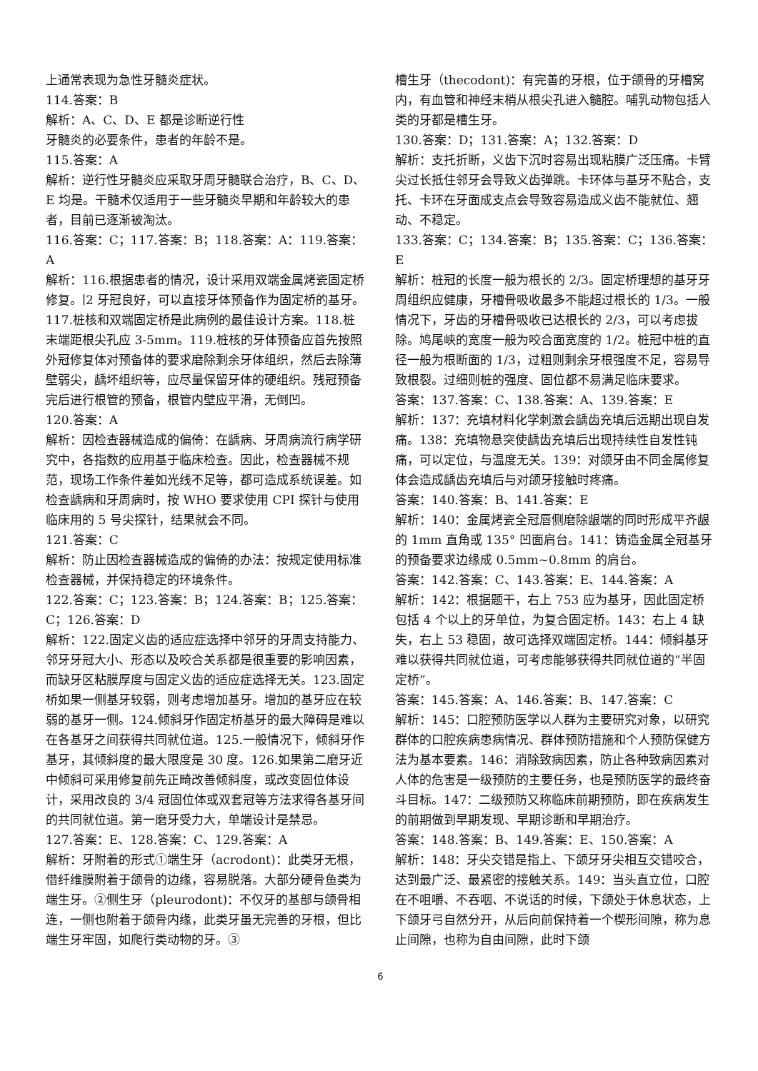上通常表现为急性牙髓炎症状。
114.答案：B
解析：A、C、D、E 都是诊断逆行性
牙髓炎的必要条件，患者的年龄不是。
115.答案：A
解析：逆行性牙髓炎应采取牙周牙髓联合治疗，B、C、D、E 均是。干髓术仅适用于一些牙髓炎早期和年龄较大的患者，目前已逐渐被淘汰。
116.答案：C；117.答案：B；118.答案：A：119.答案：A
解析：116.根据患者的情况，设计采用双端金属烤瓷固定桥修复。∣2 牙冠良好，可以直接牙体预备作为固定桥的基牙。117.桩核和双端固定桥是此病例的最佳设计方案。118.桩末端距根尖孔应 3-5mm。119.桩核的牙体预备应首先按照外冠修复体对预备体的要求磨除剩余牙体组织，然后去除薄壁弱尖，龋坏组织等，应尽量保留牙体的硬组织。残冠预备完后进行根管的预备，根管内壁应平滑，无倒凹。
120.答案：A
解析：因检查器械造成的偏倚：在龋病、牙周病流行病学研究中，各指数的应用基于临床检查。因此，检查器械不规范，现场工作条件差如光线不足等，都可造成系统误差。如检查龋病和牙周病时，按 WHO 要求使用 CPI 探针与使用临床用的 5 号尖探针，结果就会不同。
121.答案：C
解析：防止因检查器械造成的偏倚的办法：按规定使用标准检查器械，并保持稳定的环境条件。
122.答案：C；123.答案：B；124.答案：B；125.答案：C；126.答案：D
解析：122.固定义齿的适应症选择中邻牙的牙周支持能力、邻牙牙冠大小、形态以及咬合关系都是很重要的影响因素，而缺牙区粘膜厚度与固定义齿的适应症选择无关。123.固定桥如果一侧基牙较弱，则考虑增加基牙。增加的基牙应在较弱的基牙一侧。124.倾斜牙作固定桥基牙的最大障碍是难以在各基牙之间获得共同就位道。125.一般情况下，倾斜牙作基牙，其倾斜度的最大限度是 30 度。126.如果第二磨牙近中倾斜可采用修复前先正畸改善倾斜度，或改变固位体设计，采用改良的 3/4 冠固位体或双套冠等方法求得各基牙间的共同就位道。第一磨牙受力大，单端设计是禁忌。
127.答案：E、128.答案：C、129.答案：A
解析：牙附着的形式①端生牙（acrodont)：此类牙无根，借纤维膜附着于颌骨的边缘，容易脱落。大部分硬骨鱼类为端生牙。②侧生牙（pleurodont)：不仅牙的基部与颌骨相连，一侧也附着于颌骨内缘，此类牙虽无完善的牙根，但比端生牙牢固，如爬行类动物的牙。③
槽生牙（thecodont)：有完善的牙根，位于颌骨的牙槽窝内，有血管和神经末梢从根尖孔进入髓腔。哺乳动物包括人类的牙都是槽生牙。
130.答案：D；131.答案：A；132.答案：D
解析：支托折断，义齿下沉时容易出现粘膜广泛压痛。卡臂尖过长抵住邻牙会导致义齿弹跳。卡环体与基牙不贴合，支托、卡环在牙面成支点会导致容易造成义齿不能就位、翘动、不稳定。
133.答案：C；134.答案：B；135.答案：C；136.答案：E
解析：桩冠的长度一般为根长的 2/3。固定桥理想的基牙牙周组织应健康，牙槽骨吸收最多不能超过根长的 1/3。一般情况下，牙齿的牙槽骨吸收已达根长的 2/3，可以考虑拔除。鸠尾峡的宽度一般为咬合面宽度的 1/2。桩冠中桩的直径一般为根断面的 1/3，过粗则剩余牙根强度不足，容易导致根裂。过细则桩的强度、固位都不易满足临床要求。
答案：137.答案：C、138.答案：A、139.答案：E
解析：137：充填材料化学刺激会龋齿充填后远期出现自发痛。138：充填物悬突使龋齿充填后出现持续性自发性钝痛，可以定位，与温度无关。139：对颌牙由不同金属修复体会造成龋齿充填后与对颌牙接触时疼痛。
答案：140.答案：B、141.答案：E
解析：140：金属烤瓷全冠唇侧磨除龈端的同时形成平齐龈的 1mm 直角或 135° 凹面肩台。141：铸造金属全冠基牙的预备要求边缘成 0.5mm~0.8mm 的肩台。
答案：142.答案：C、143.答案：E、144.答案：A
解析：142：根据题干，右上 753 应为基牙，因此固定桥包括 4 个以上的牙单位，为复合固定桥。143：右上 4 缺失，右上 53 稳固，故可选择双端固定桥。144：倾斜基牙难以获得共同就位道，可考虑能够获得共同就位道的“半固定桥”。
答案：145.答案：A、146.答案：B、147.答案：C
解析：145：口腔预防医学以人群为主要研究对象，以研究群体的口腔疾病患病情况、群体预防措施和个人预防保健方法为基本要素。146：消除致病因素，防止各种致病因素对人体的危害是一级预防的主要任务，也是预防医学的最终奋斗目标。147：二级预防又称临床前期预防，即在疾病发生的前期做到早期发现、早期诊断和早期治疗。
答案：148.答案：B、149.答案：E、150.答案：A
解析：148：牙尖交错是指上、下颌牙牙尖相互交错咬合，达到最广泛、最紧密的接触关系。149：当头直立位，口腔在不咀嚼、不吞咽、不说话的时候，下颌处于休息状态，上下颌牙弓自然分开，从后向前保持着一个楔形间隙，称为息止间隙，也称为自由间隙，此时下颌
6